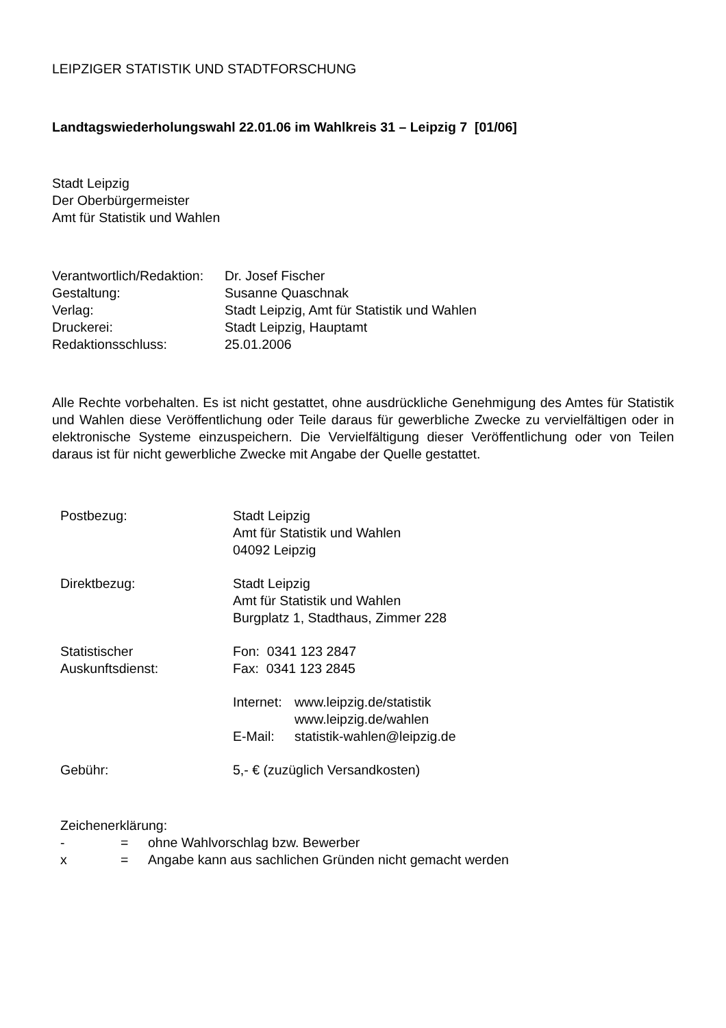LEIPZIGER STATISTIK UND STADTFORSCHUNG
Landtagswiederholungswahl 22.01.06 im Wahlkreis 31 – Leipzig 7 [01/06]
Stadt Leipzig
Der Oberbürgermeister
Amt für Statistik und Wahlen
Verantwortlich/Redaktion: Dr. Josef Fischer Gestaltung: Susanne Quaschnak Verlag: Stadt Leipzig, Amt für Statistik und Wahlen Druckerei: Stadt Leipzig, Hauptamt Redaktionsschluss: 25.01.2006
Alle Rechte vorbehalten. Es ist nicht gestattet, ohne ausdrückliche Genehmigung des Amtes für Statistik und Wahlen diese Veröffentlichung oder Teile daraus für gewerbliche Zwecke zu vervielfältigen oder in elektronische Systeme einzuspeichern. Die Vervielfältigung dieser Veröffentlichung oder von Teilen daraus ist für nicht gewerbliche Zwecke mit Angabe der Quelle gestattet.
Postbezug: Stadt Leipzig
Amt für Statistik und Wahlen
04092 Leipzig Direktbezug: Stadt Leipzig
Amt für Statistik und Wahlen
Burgplatz 1, Stadthaus, Zimmer 228 Statistischer
Auskunftsdienst: Fon: 0341 123 2847
Fax: 0341 123 2845 Internet: www.leipzig.de/statistik
www.leipzig.de/wahlen
E-Mail: statistik-wahlen@leipzig.de Gebühr: 5,- € (zuzüglich Versandkosten)
Zeichenerklärung:
- = ohne Wahlvorschlag bzw. Bewerber
x = Angabe kann aus sachlichen Gründen nicht gemacht werden